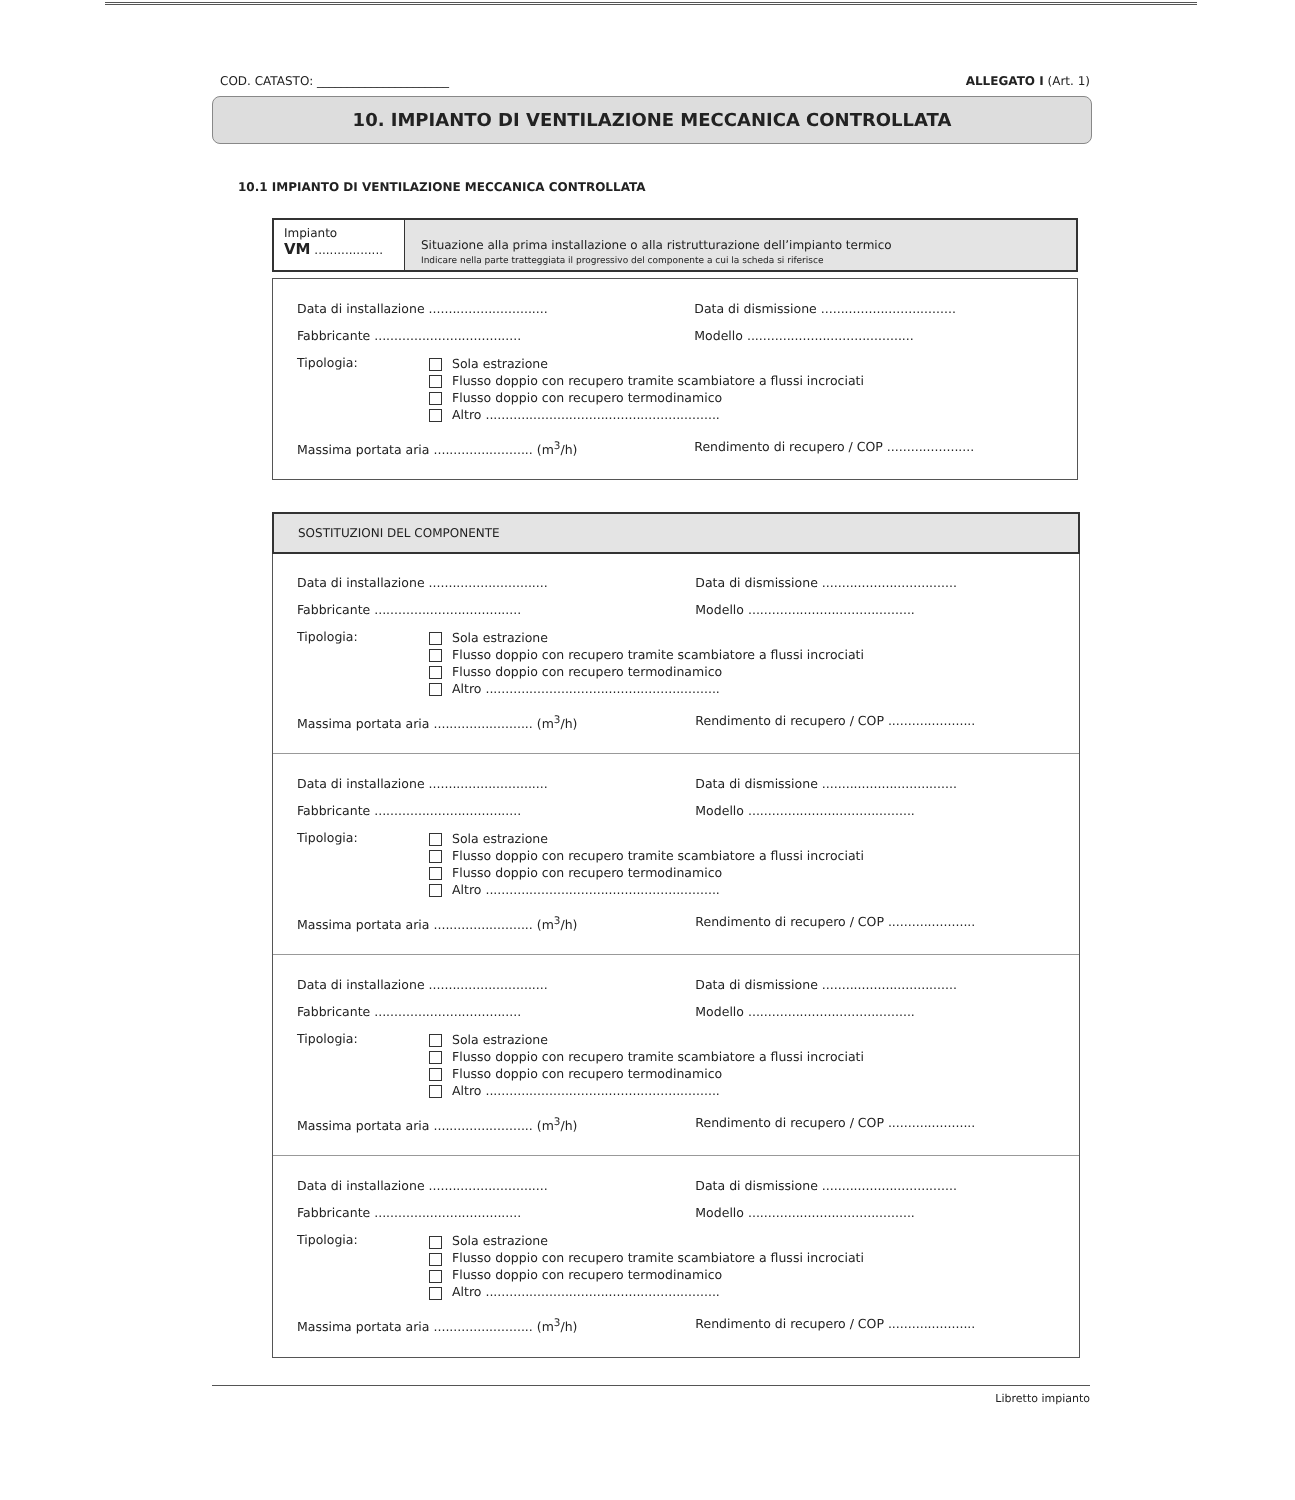COD. CATASTO: ______________________ ALLEGATO I (Art. 1)
10. IMPIANTO DI VENTILAZIONE MECCANICA CONTROLLATA
10.1 IMPIANTO DI VENTILAZIONE MECCANICA CONTROLLATA
Impianto
VM ..................
Situazione alla prima installazione o alla ristrutturazione dell’impianto termico
Indicare nella parte tratteggiata il progressivo del componente a cui la scheda si riferisce
Data di installazione .............................. Data di dismissione ..................................
Fabbricante ..................................... Modello ..........................................
Tipologia:
Sola estrazione
Flusso doppio con recupero tramite scambiatore a flussi incrociati
Flusso doppio con recupero termodinamico
Altro ...........................................................
Massima portata aria ......................... (m<sup>3</sup>/h) Rendimento di recupero / COP ......................
SOSTITUZIONI DEL COMPONENTE
Data di installazione .............................. Data di dismissione ..................................
Fabbricante ..................................... Modello ..........................................
Tipologia:
Sola estrazione
Flusso doppio con recupero tramite scambiatore a flussi incrociati
Flusso doppio con recupero termodinamico
Altro ...........................................................
Massima portata aria ......................... (m<sup>3</sup>/h) Rendimento di recupero / COP ......................
Data di installazione .............................. Data di dismissione ..................................
Fabbricante ..................................... Modello ..........................................
Tipologia:
Sola estrazione
Flusso doppio con recupero tramite scambiatore a flussi incrociati
Flusso doppio con recupero termodinamico
Altro ...........................................................
Massima portata aria ......................... (m<sup>3</sup>/h) Rendimento di recupero / COP ......................
Data di installazione .............................. Data di dismissione ..................................
Fabbricante ..................................... Modello ..........................................
Tipologia:
Sola estrazione
Flusso doppio con recupero tramite scambiatore a flussi incrociati
Flusso doppio con recupero termodinamico
Altro ...........................................................
Massima portata aria ......................... (m<sup>3</sup>/h) Rendimento di recupero / COP ......................
Data di installazione .............................. Data di dismissione ..................................
Fabbricante ..................................... Modello ..........................................
Tipologia:
Sola estrazione
Flusso doppio con recupero tramite scambiatore a flussi incrociati
Flusso doppio con recupero termodinamico
Altro ...........................................................
Massima portata aria ......................... (m<sup>3</sup>/h) Rendimento di recupero / COP ......................
Libretto impianto